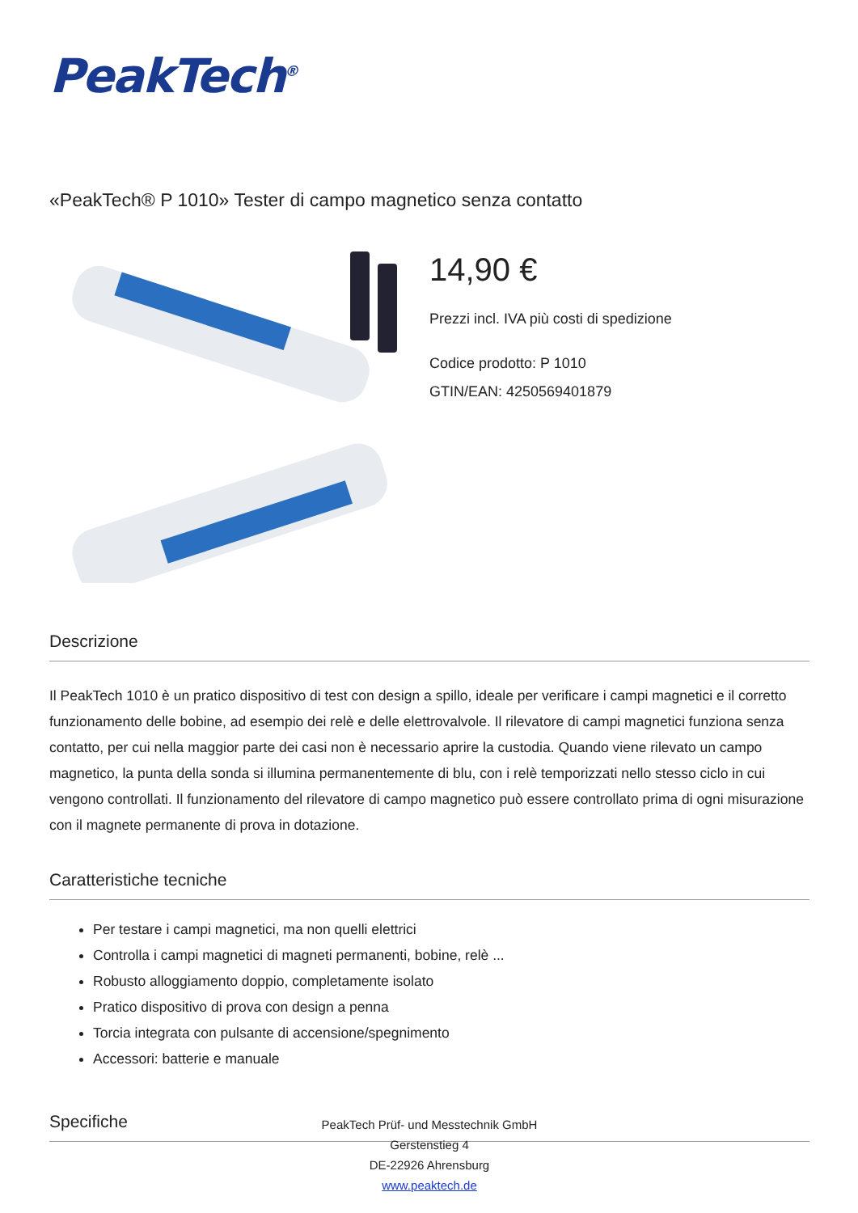PeakTech<sup>®</sup>
«PeakTech® P 1010» Tester di campo magnetico senza contatto
14,90 €
Prezzi incl. IVA più costi di spedizione
Codice prodotto: P 1010
GTIN/EAN: 4250569401879
Descrizione
Il PeakTech 1010 è un pratico dispositivo di test con design a spillo, ideale per verificare i campi magnetici e il corretto funzionamento delle bobine, ad esempio dei relè e delle elettrovalvole. Il rilevatore di campi magnetici funziona senza contatto, per cui nella maggior parte dei casi non è necessario aprire la custodia. Quando viene rilevato un campo magnetico, la punta della sonda si illumina permanentemente di blu, con i relè temporizzati nello stesso ciclo in cui vengono controllati. Il funzionamento del rilevatore di campo magnetico può essere controllato prima di ogni misurazione con il magnete permanente di prova in dotazione.
Caratteristiche tecniche
Per testare i campi magnetici, ma non quelli elettrici
Controlla i campi magnetici di magneti permanenti, bobine, relè ...
Robusto alloggiamento doppio, completamente isolato
Pratico dispositivo di prova con design a penna
Torcia integrata con pulsante di accensione/spegnimento
Accessori: batterie e manuale
Specifiche
PeakTech Prüf- und Messtechnik GmbH
Gerstenstieg 4
DE-22926 Ahrensburg
www.peaktech.de